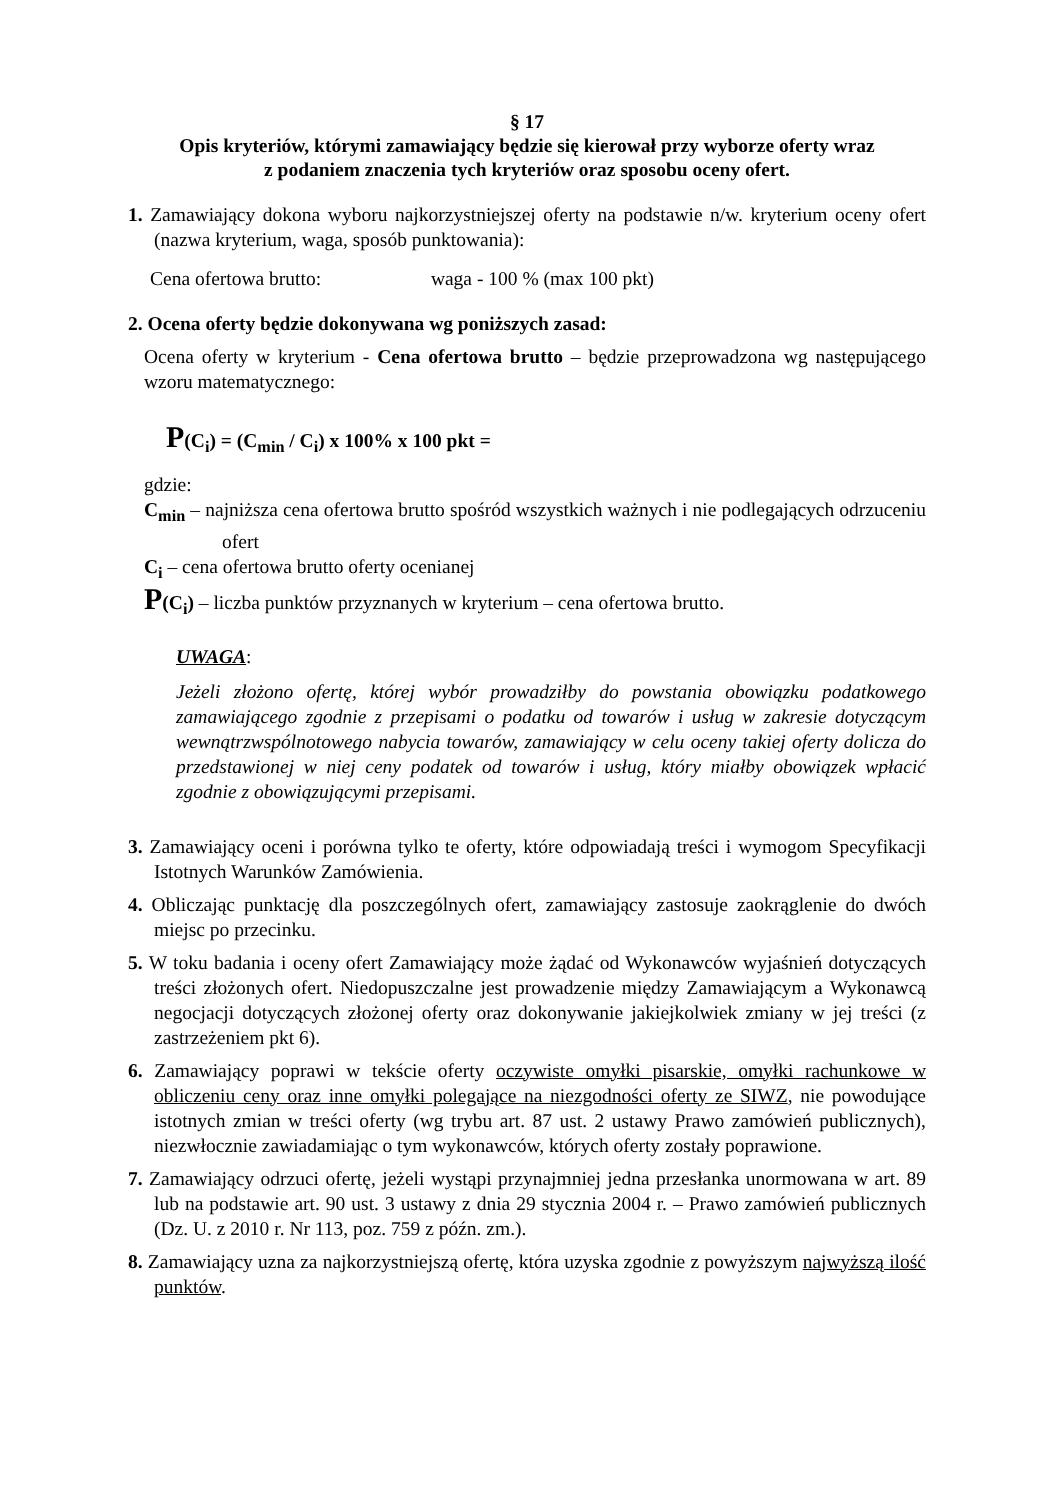§ 17
Opis kryteriów, którymi zamawiający będzie się kierował przy wyborze oferty wraz
z podaniem znaczenia tych kryteriów oraz sposobu oceny ofert.
1. Zamawiający dokona wyboru najkorzystniejszej oferty na podstawie n/w. kryterium oceny ofert (nazwa kryterium, waga, sposób punktowania):
Cena ofertowa brutto: waga - 100 % (max 100 pkt)
2. Ocena oferty będzie dokonywana wg poniższych zasad:
Ocena oferty w kryterium - Cena ofertowa brutto – będzie przeprowadzona wg następującego wzoru matematycznego:
P(C<sub>i</sub>) = (C<sub>min</sub> / C<sub>i</sub>) x 100% x 100 pkt =
gdzie:
C<sub>min</sub> – najniższa cena ofertowa brutto spośród wszystkich ważnych i nie podlegających odrzuceniu ofert
C<sub>i</sub> – cena ofertowa brutto oferty ocenianej
P(C<sub>i</sub>) – liczba punktów przyznanych w kryterium – cena ofertowa brutto.
UWAGA:
Jeżeli złożono ofertę, której wybór prowadziłby do powstania obowiązku podatkowego zamawiającego zgodnie z przepisami o podatku od towarów i usług w zakresie dotyczącym wewnątrzwspólnotowego nabycia towarów, zamawiający w celu oceny takiej oferty dolicza do przedstawionej w niej ceny podatek od towarów i usług, który miałby obowiązek wpłacić zgodnie z obowiązującymi przepisami.
3. Zamawiający oceni i porówna tylko te oferty, które odpowiadają treści i wymogom Specyfikacji Istotnych Warunków Zamówienia.
4. Obliczając punktację dla poszczególnych ofert, zamawiający zastosuje zaokrąglenie do dwóch miejsc po przecinku.
5. W toku badania i oceny ofert Zamawiający może żądać od Wykonawców wyjaśnień dotyczących treści złożonych ofert. Niedopuszczalne jest prowadzenie między Zamawiającym a Wykonawcą negocjacji dotyczących złożonej oferty oraz dokonywanie jakiejkolwiek zmiany w jej treści (z zastrzeżeniem pkt 6).
6. Zamawiający poprawi w tekście oferty oczywiste omyłki pisarskie, omyłki rachunkowe w obliczeniu ceny oraz inne omyłki polegające na niezgodności oferty ze SIWZ, nie powodujące istotnych zmian w treści oferty (wg trybu art. 87 ust. 2 ustawy Prawo zamówień publicznych), niezwłocznie zawiadamiając o tym wykonawców, których oferty zostały poprawione.
7. Zamawiający odrzuci ofertę, jeżeli wystąpi przynajmniej jedna przesłanka unormowana w art. 89 lub na podstawie art. 90 ust. 3 ustawy z dnia 29 stycznia 2004 r. – Prawo zamówień publicznych (Dz. U. z 2010 r. Nr 113, poz. 759 z późn. zm.).
8. Zamawiający uzna za najkorzystniejszą ofertę, która uzyska zgodnie z powyższym najwyższą ilość punktów.